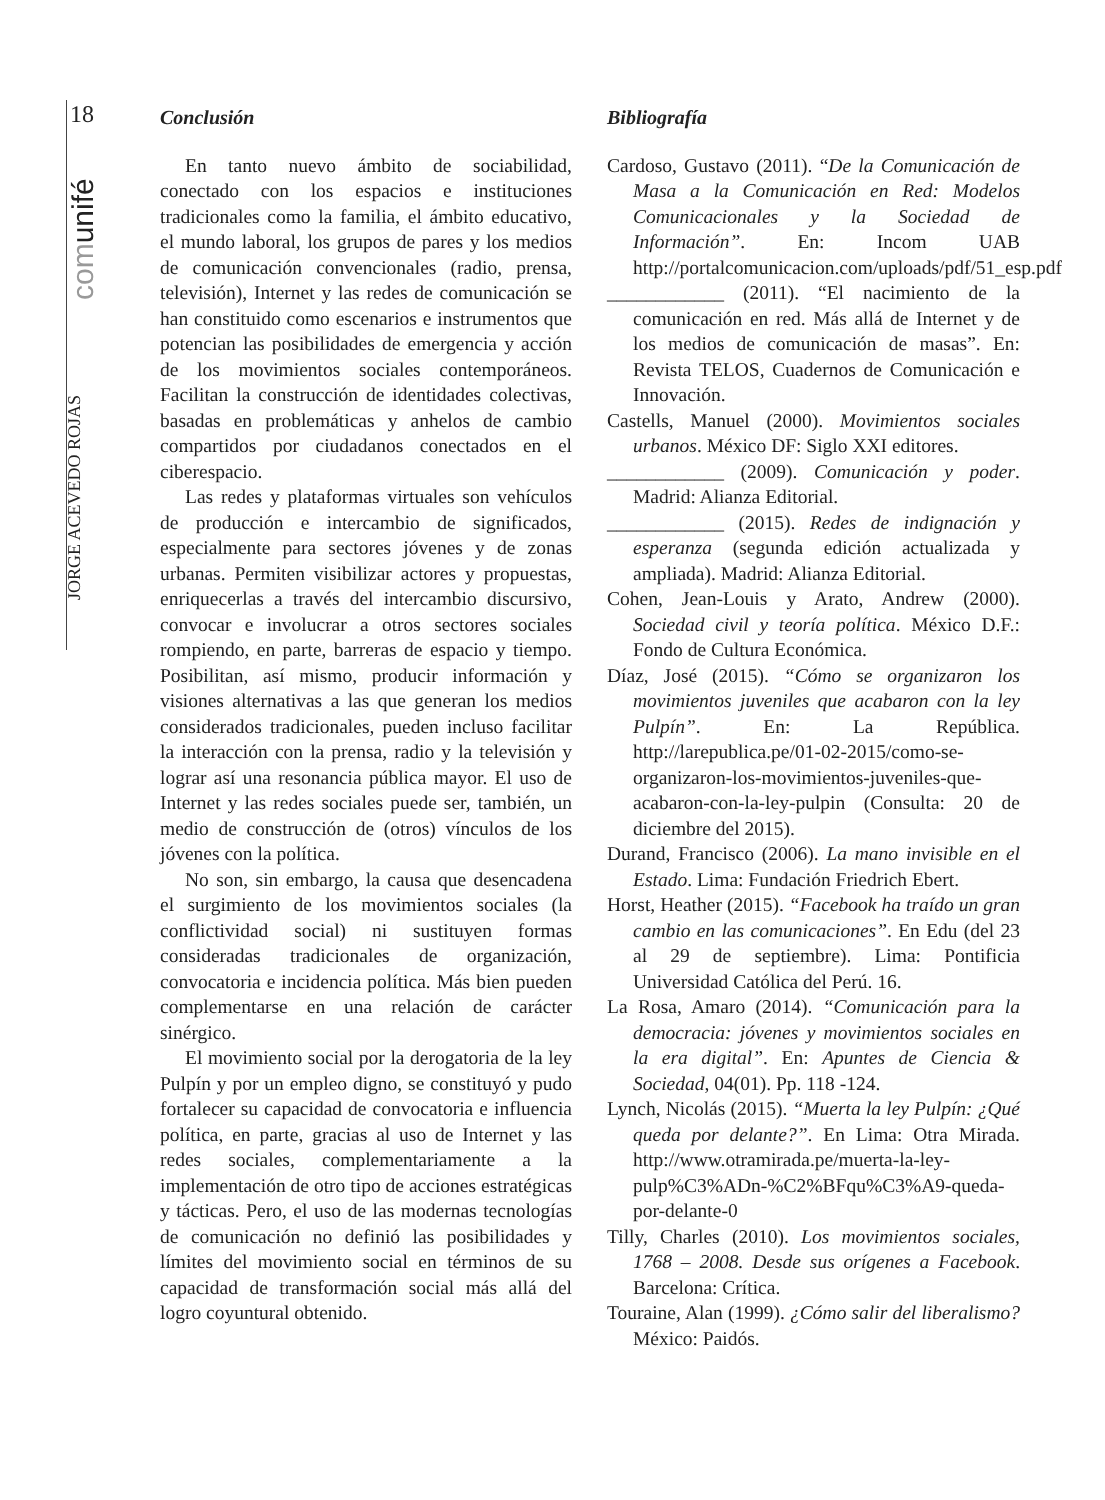18
comunifé
JORGE ACEVEDO ROJAS
Conclusión
En tanto nuevo ámbito de sociabilidad, conectado con los espacios e instituciones tradicionales como la familia, el ámbito educativo, el mundo laboral, los grupos de pares y los medios de comunicación convencionales (radio, prensa, televisión), Internet y las redes de comunicación se han constituido como escenarios e instrumentos que potencian las posibilidades de emergencia y acción de los movimientos sociales contemporáneos. Facilitan la construcción de identidades colectivas, basadas en problemáticas y anhelos de cambio compartidos por ciudadanos conectados en el ciberespacio.
Las redes y plataformas virtuales son vehículos de producción e intercambio de significados, especialmente para sectores jóvenes y de zonas urbanas. Permiten visibilizar actores y propuestas, enriquecerlas a través del intercambio discursivo, convocar e involucrar a otros sectores sociales rompiendo, en parte, barreras de espacio y tiempo. Posibilitan, así mismo, producir información y visiones alternativas a las que generan los medios considerados tradicionales, pueden incluso facilitar la interacción con la prensa, radio y la televisión y lograr así una resonancia pública mayor. El uso de Internet y las redes sociales puede ser, también, un medio de construcción de (otros) vínculos de los jóvenes con la política.
No son, sin embargo, la causa que desencadena el surgimiento de los movimientos sociales (la conflictividad social) ni sustituyen formas consideradas tradicionales de organización, convocatoria e incidencia política. Más bien pueden complementarse en una relación de carácter sinérgico.
El movimiento social por la derogatoria de la ley Pulpín y por un empleo digno, se constituyó y pudo fortalecer su capacidad de convocatoria e influencia política, en parte, gracias al uso de Internet y las redes sociales, complementariamente a la implementación de otro tipo de acciones estratégicas y tácticas. Pero, el uso de las modernas tecnologías de comunicación no definió las posibilidades y límites del movimiento social en términos de su capacidad de transformación social más allá del logro coyuntural obtenido.
Bibliografía
Cardoso, Gustavo (2011). “De la Comunicación de Masa a la Comunicación en Red: Modelos Comunicacionales y la Sociedad de Información”. En: Incom UAB http://portalcomunicacion.com/uploads/pdf/51_esp.pdf
____________ (2011). “El nacimiento de la comunicación en red. Más allá de Internet y de los medios de comunicación de masas”. En: Revista TELOS, Cuadernos de Comunicación e Innovación.
Castells, Manuel (2000). Movimientos sociales urbanos. México DF: Siglo XXI editores.
____________ (2009). Comunicación y poder. Madrid: Alianza Editorial.
____________ (2015). Redes de indignación y esperanza (segunda edición actualizada y ampliada). Madrid: Alianza Editorial.
Cohen, Jean-Louis y Arato, Andrew (2000). Sociedad civil y teoría política. México D.F.: Fondo de Cultura Económica.
Díaz, José (2015). “Cómo se organizaron los movimientos juveniles que acabaron con la ley Pulpín”. En: La República. http://larepublica.pe/01-02-2015/como-se-organizaron-los-movimientos-juveniles-que-acabaron-con-la-ley-pulpin (Consulta: 20 de diciembre del 2015).
Durand, Francisco (2006). La mano invisible en el Estado. Lima: Fundación Friedrich Ebert.
Horst, Heather (2015). “Facebook ha traído un gran cambio en las comunicaciones”. En Edu (del 23 al 29 de septiembre). Lima: Pontificia Universidad Católica del Perú. 16.
La Rosa, Amaro (2014). “Comunicación para la democracia: jóvenes y movimientos sociales en la era digital”. En: Apuntes de Ciencia & Sociedad, 04(01). Pp. 118 -124.
Lynch, Nicolás (2015). “Muerta la ley Pulpín: ¿Qué queda por delante?”. En Lima: Otra Mirada. http://www.otramirada.pe/muerta-la-ley-pulp%C3%ADn-%C2%BFqu%C3%A9-queda-por-delante-0
Tilly, Charles (2010). Los movimientos sociales, 1768 – 2008. Desde sus orígenes a Facebook. Barcelona: Crítica.
Touraine, Alan (1999). ¿Cómo salir del liberalismo? México: Paidós.